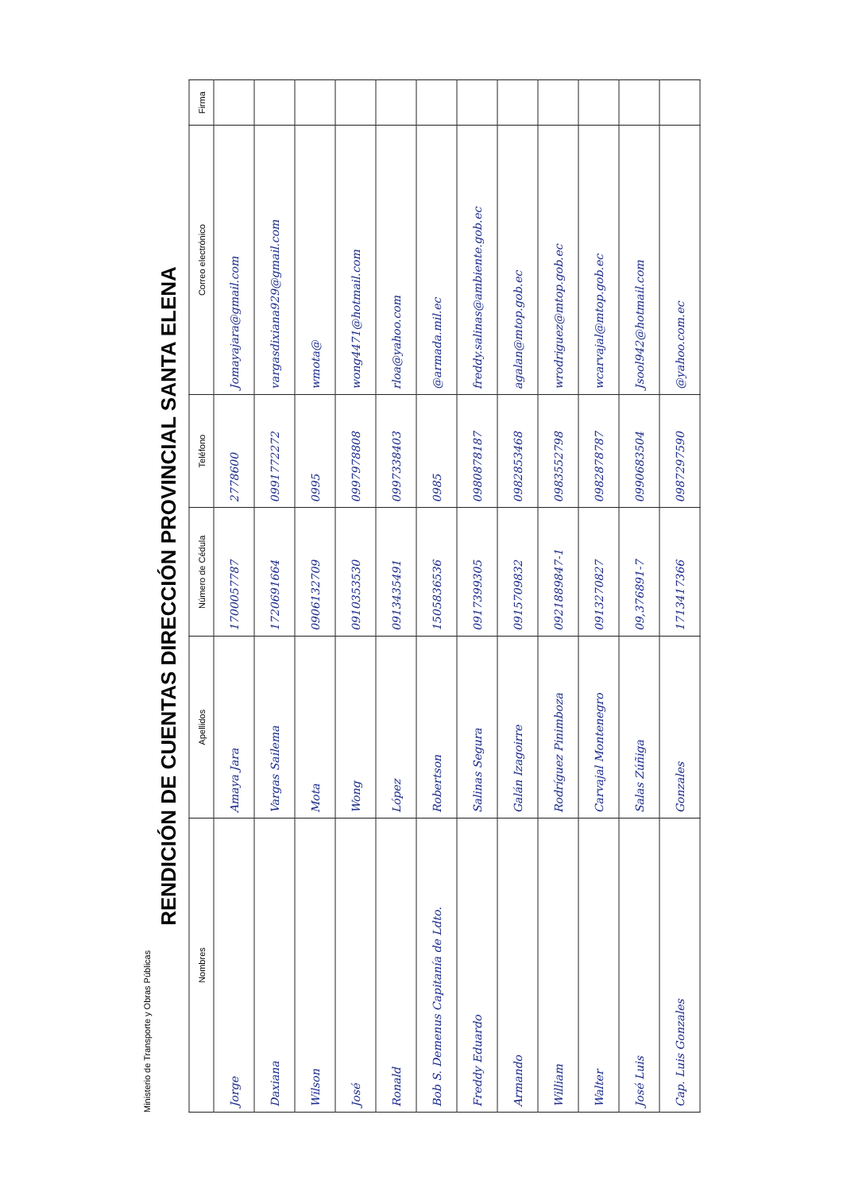Ministerio de Transporte y Obras Públicas
RENDICIÓN DE CUENTAS DIRECCIÓN PROVINCIAL SANTA ELENA
| Nombres | Apellidos | Número de Cédula | Teléfono | Correo electrónico | Firma |
| --- | --- | --- | --- | --- | --- |
| Jorge | Amaya Jara | 1700057787 | 2778600 | Jomayajara@gmail.com | |
| Daxiana | Vargas Sailema | 1720691664 | 0991772272 | vargasdixiana929@gmail.com | |
| Wilson | Mota | 0906132709 | 0995 | wmota@ | |
| José | Wong | 0910353530 | 0997978808 | wong4471@hotmail.com | |
| Ronald | López | 0913435491 | 0997338403 | rloa@yahoo.com | |
| Bob S. Demenus Capitanía de Ldto. | Robertson | 1505836536 | 0985 | @armada.mil.ec | |
| Freddy Eduardo | Salinas Segura | 0917399305 | 0980878187 | freddy.salinas@ambiente.gob.ec | |
| Armando | Galán Izagoirre | 0915709832 | 0982853468 | agalan@mtop.gob.ec | |
| William | Rodríguez Pinimboza | 0921889847-1 | 0983552798 | wrodriguez@mtop.gob.ec | |
| Walter | Carvajal Montenegro | 0913270827 | 0982878787 | wcarvajal@mtop.gob.ec | |
| José Luis | Salas Zúñiga | 09,376891-7 | 0990683504 | Jsool942@hotmail.com | |
| Cap. Luis Gonzales | Gonzales | 1713417366 | 0987297590 | @yahoo.com.ec | |